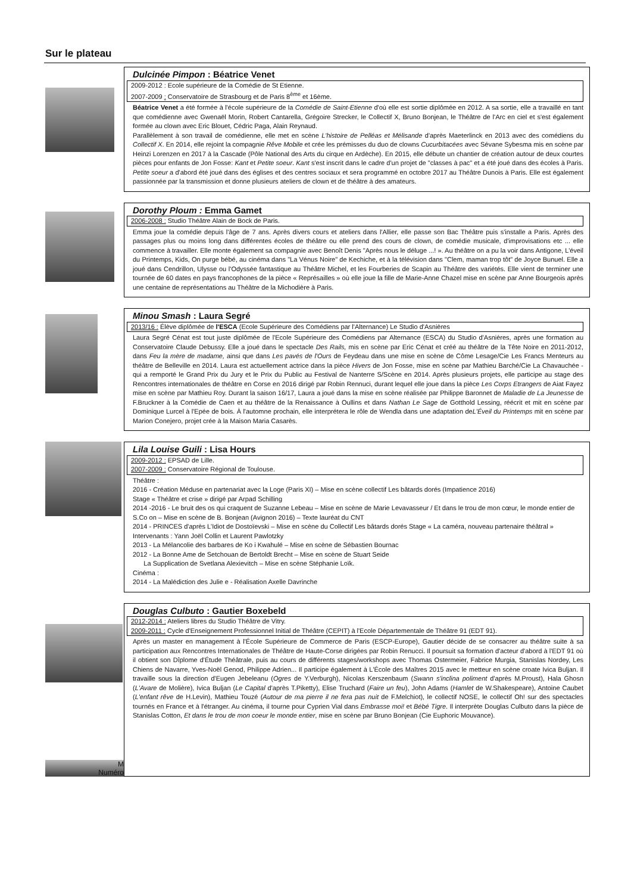Sur le plateau
Dulcinée Pimpon : Béatrice Venet
2009-2012 : Ecole supérieure de la Comédie de St Etienne.
2007-2009 : Conservatoire de Strasbourg et de Paris 8<sup>ème</sup> et 16ème.
Béatrice Venet a été formée à l'école supérieure de la Comédie de Saint-Etienne d'où elle est sortie diplômée en 2012. A sa sortie, elle a travaillé en tant que comédienne avec Gwenaël Morin, Robert Cantarella, Grégoire Strecker, le Collectif X, Bruno Bonjean, le Théâtre de l'Arc en ciel et s'est également formée au clown avec Eric Blouet, Cédric Paga, Alain Reynaud.
Parallèlement à son travail de comédienne, elle met en scène L'histoire de Pelléas et Mélisande d'après Maeterlinck en 2013 avec des comédiens du Collectif X. En 2014, elle rejoint la compagnie Rêve Mobile et crée les prémisses du duo de clowns Cucurbitacées avec Sévane Sybesma mis en scène par Heinzi Lorenzen en 2017 à la Cascade (Pôle National des Arts du cirque en Ardèche). En 2015, elle débute un chantier de création autour de deux courtes pièces pour enfants de Jon Fosse: Kant et Petite soeur. Kant s'est inscrit dans le cadre d'un projet de "classes à pac" et a été joué dans des écoles à Paris. Petite soeur a d'abord été joué dans des églises et des centres sociaux et sera programmé en octobre 2017 au Théâtre Dunois à Paris. Elle est également passionnée par la transmission et donne plusieurs ateliers de clown et de théâtre à des amateurs.
Dorothy Ploum : Emma Gamet
2006-2008 : Studio Théâtre Alain de Bock de Paris.
Emma joue la comédie depuis l'âge de 7 ans. Après divers cours et ateliers dans l'Allier, elle passe son Bac Théâtre puis s'installe a Paris. Après des passages plus ou moins long dans différentes écoles de théâtre ou elle prend des cours de clown, de comédie musicale, d'improvisations etc ... elle commence à travailler. Elle monte également sa compagnie avec Benoît Denis "Après nous le déluge ...! ». Au théâtre on a pu la voir dans Antigone, L'éveil du Printemps, Kids, On purge bébé, au cinéma dans "La Vénus Noire" de Kechiche, et à la télévision dans "Clem, maman trop tôt" de Joyce Bunuel. Elle a joué dans Cendrillon, Ulysse ou l'Odyssée fantastique au Théâtre Michel, et les Fourberies de Scapin au Théâtre des variétés. Elle vient de terminer une tournée de 60 dates en pays francophones de la pièce « Représailles » où elle joue la fille de Marie-Anne Chazel mise en scène par Anne Bourgeois après une centaine de représentations au Théâtre de la Michodière à Paris.
Minou Smash : Laura Segré
2013/16 : Élève diplômée de l'ESCA (Ecole Supérieure des Comédiens par l'Alternance) Le Studio d'Asnières
Laura Segré Cénat est tout juste diplômée de l'Ecole Supérieure des Comédiens par Alternance (ESCA) du Studio d'Asnières, après une formation au Conservatoire Claude Debussy. Elle a joué dans le spectacle Des Rails, mis en scène par Eric Cénat et créé au théâtre de la Tête Noire en 2011-2012, dans Feu la mère de madame, ainsi que dans Les pavés de l'Ours de Feydeau dans une mise en scène de Côme Lesage/Cie Les Francs Menteurs au théâtre de Belleville en 2014. Laura est actuellement actrice dans la pièce Hivers de Jon Fosse, mise en scène par Mathieu Barché/Cie La Chavauchée - qui a remporté le Grand Prix du Jury et le Prix du Public au Festival de Nanterre S/Scène en 2014. Après plusieurs projets, elle participe au stage des Rencontres internationales de théâtre en Corse en 2016 dirigé par Robin Rennuci, durant lequel elle joue dans la pièce Les Corps Etrangers de Aiat Fayez mise en scène par Mathieu Roy. Durant la saison 16/17, Laura a joué dans la mise en scène réalisée par Philippe Baronnet de Maladie de La Jeunesse de F.Bruckner à la Comédie de Caen et au théâtre de la Renaissance à Oullins et dans Nathan Le Sage de Gotthold Lessing, réécrit et mit en scène par Dominique Lurcel à l'Epée de bois. À l'automne prochain, elle interprétera le rôle de Wendla dans une adaptation deL'Éveil du Printemps mit en scène par Marion Conejero, projet crée à la Maison Maria Casarès.
Lila Louise Guili : Lisa Hours
2009-2012 : EPSAD de Lille.
2007-2009 : Conservatoire Régional de Toulouse.
Théâtre :
2016 - Création Méduse en partenariat avec la Loge (Paris XI) – Mise en scène collectif Les bâtards dorés (Impatience 2016)
Stage « Théâtre et crise » dirigé par Arpad Schilling
2014 -2016 - Le bruit des os qui craquent de Suzanne Lebeau – Mise en scène de Marie Levavasseur / Et dans le trou de mon cœur, le monde entier de S.Co on – Mise en scène de B. Bonjean (Avignon 2016) – Texte lauréat du CNT
2014 - PRINCES d'après L'Idiot de Dostoïevski – Mise en scène du Collectif Les bâtards dorés Stage « La caméra, nouveau partenaire théâtral » Intervenants : Yann Joël Collin et Laurent Pawlotzky
2013 - La Mélancolie des barbares de Ko i Kwahulé – Mise en scène de Sébastien Bournac
2012 - La Bonne Ame de Setchouan de Bertoldt Brecht – Mise en scène de Stuart Seide
La Supplication de Svetlana Alexievitch – Mise en scène Stéphanie Loïk.
Cinéma :
2014 - La Malédiction des Julie e - Réalisation Axelle Davrinche
M
Numéro
Douglas Culbuto : Gautier Boxebeld
2012-2014 : Ateliers libres du Studio Théâtre de Vitry.
2009-2011 : Cycle d'Enseignement Professionnel Initial de Théâtre (CEPIT) à l'Ecole Départementale de Théâtre 91 (EDT 91).
Après un master en management à l'École Supérieure de Commerce de Paris (ESCP-Europe), Gautier décide de se consacrer au théâtre suite à sa participation aux Rencontres Internationales de Théâtre de Haute-Corse dirigées par Robin Renucci. Il poursuit sa formation d'acteur d'abord à l'EDT 91 où il obtient son Dîplome d'Étude Théâtrale, puis au cours de différents stages/workshops avec Thomas Ostermeier, Fabrice Murgia, Stanislas Nordey, Les Chiens de Navarre, Yves-Noël Genod, Philippe Adrien... Il participe également à L'École des Maîtres 2015 avec le metteur en scène croate Ivica Buljan. Il travaille sous la direction d'Eugen Jebeleanu (Ogres de Y.Verburgh), Nicolas Kerszenbaum (Swann s'inclina poliment d'après M.Proust), Hala Ghosn (L'Avare de Molière), Ivica Buljan (Le Capital d'après T.Piketty), Elise Truchard (Faire un feu), John Adams (Hamlet de W.Shakespeare), Antoine Caubet (L'enfant rêve de H.Levin), Mathieu Touzé (Autour de ma pierre il ne fera pas nuit de F.Melchiot), le collectif NOSE, le collectif Oh! sur des spectacles tournés en France et à l'étranger. Au cinéma, il tourne pour Cyprien Vial dans Embrasse moi! et Bébé Tigre. Il interprète Douglas Culbuto dans la pièce de Stanislas Cotton, Et dans le trou de mon coeur le monde entier, mise en scène par Bruno Bonjean (Cie Euphoric Mouvance).